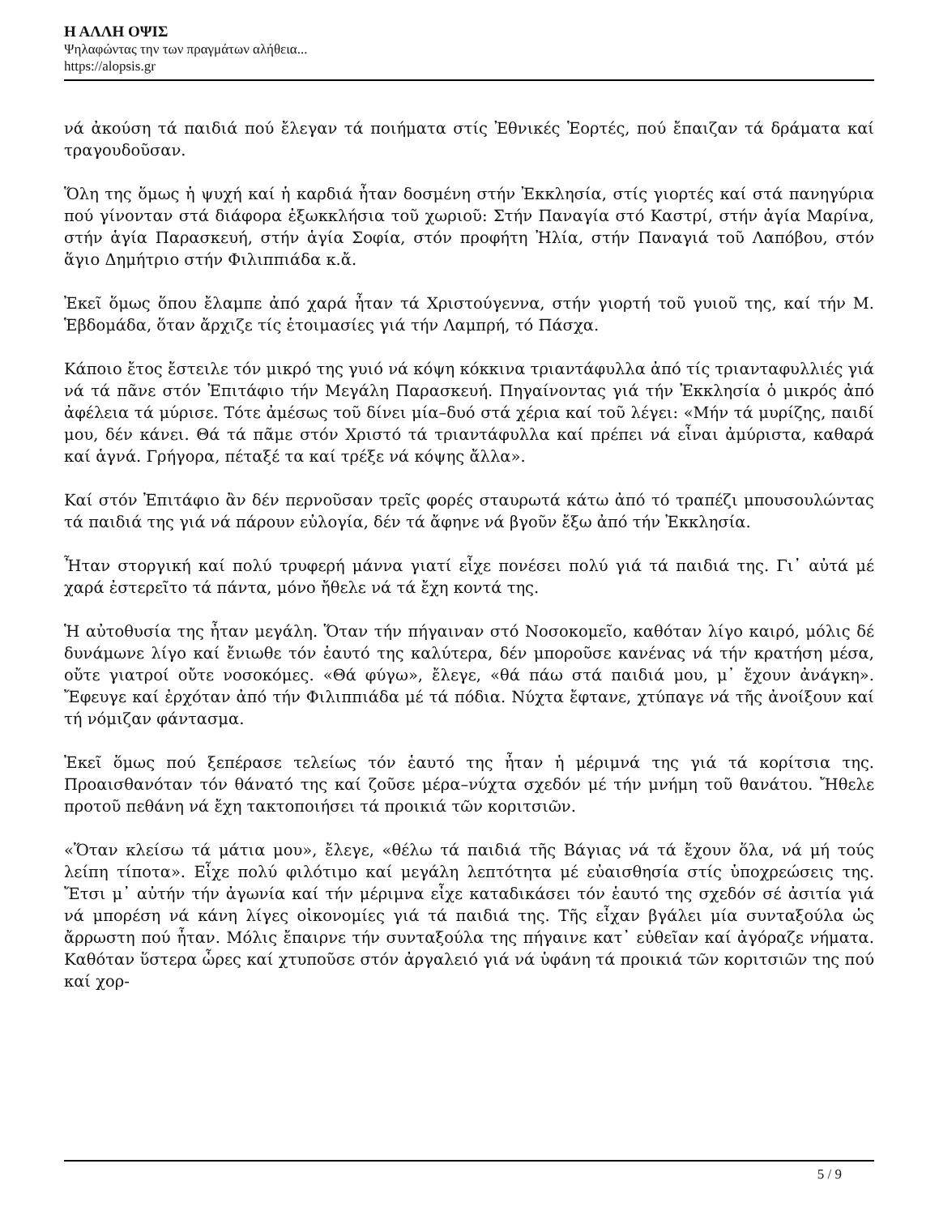Η ΑΛΛΗ ΟΨΙΣ
Ψηλαφώντας την των πραγμάτων αλήθεια...
https://alopsis.gr
νά ἀκούση τά παιδιά πού ἔλεγαν τά ποιήματα στίς Ἐθνικές Ἑορτές, πού ἔπαιζαν τά δράματα καί τραγουδοῦσαν.
Ὅλη της ὅμως ἡ ψυχή καί ἡ καρδιά ἦταν δοσμένη στήν Ἐκκλησία, στίς γιορτές καί στά πανηγύρια πού γίνονταν στά διάφορα ἐξωκκλήσια τοῦ χωριοῦ: Στήν Παναγία στό Καστρί, στήν ἁγία Μαρίνα, στήν ἁγία Παρασκευή, στήν ἁγία Σοφία, στόν προφήτη Ἠλία, στήν Παναγιά τοῦ Λαπόβου, στόν ἅγιο Δημήτριο στήν Φιλιππιάδα κ.ἄ.
Ἐκεῖ ὅμως ὅπου ἔλαμπε ἀπό χαρά ἦταν τά Χριστούγεννα, στήν γιορτή τοῦ γυιοῦ της, καί τήν Μ. Ἑβδομάδα, ὅταν ἄρχιζε τίς ἑτοιμασίες γιά τήν Λαμπρή, τό Πάσχα.
Κάποιο ἔτος ἔστειλε τόν μικρό της γυιό νά κόψη κόκκινα τριαντάφυλλα ἀπό τίς τριανταφυλλιές γιά νά τά πᾶνε στόν Ἐπιτάφιο τήν Μεγάλη Παρασκευή. Πηγαίνοντας γιά τήν Ἐκκλησία ὁ μικρός ἀπό ἀφέλεια τά μύρισε. Τότε ἀμέσως τοῦ δίνει μία–δυό στά χέρια καί τοῦ λέγει: «Μήν τά μυρίζης, παιδί μου, δέν κάνει. Θά τά πᾶμε στόν Χριστό τά τριαντάφυλλα καί πρέπει νά εἶναι ἀμύριστα, καθαρά καί ἁγνά. Γρήγορα, πέταξέ τα καί τρέξε νά κόψης ἄλλα».
Καί στόν Ἐπιτάφιο ἂν δέν περνοῦσαν τρεῖς φορές σταυρωτά κάτω ἀπό τό τραπέζι μπουσουλώντας τά παιδιά της γιά νά πάρουν εὐλογία, δέν τά ἄφηνε νά βγοῦν ἔξω ἀπό τήν Ἐκκλησία.
Ἦταν στοργική καί πολύ τρυφερή μάννα γιατί εἶχε πονέσει πολύ γιά τά παιδιά της. Γι᾿ αὐτά μέ χαρά ἐστερεῖτο τά πάντα, μόνο ἤθελε νά τά ἔχη κοντά της.
Ἡ αὐτοθυσία της ἦταν μεγάλη. Ὅταν τήν πήγαιναν στό Νοσοκομεῖο, καθόταν λίγο καιρό, μόλις δέ δυνάμωνε λίγο καί ἔνιωθε τόν ἑαυτό της καλύτερα, δέν μποροῦσε κανένας νά τήν κρατήση μέσα, οὔτε γιατροί οὔτε νοσοκόμες. «Θά φύγω», ἔλεγε, «θά πάω στά παιδιά μου, μ᾿ ἔχουν ἀνάγκη». Ἔφευγε καί ἐρχόταν ἀπό τήν Φιλιππιάδα μέ τά πόδια. Νύχτα ἔφτανε, χτύπαγε νά τῆς ἀνοίξουν καί τή νόμιζαν φάντασμα.
Ἐκεῖ ὅμως πού ξεπέρασε τελείως τόν ἑαυτό της ἦταν ἡ μέριμνά της γιά τά κορίτσια της. Προαισθανόταν τόν θάνατό της καί ζοῦσε μέρα–νύχτα σχεδόν μέ τήν μνήμη τοῦ θανάτου. Ἤθελε προτοῦ πεθάνη νά ἔχη τακτοποιήσει τά προικιά τῶν κοριτσιῶν.
«Ὅταν κλείσω τά μάτια μου», ἔλεγε, «θέλω τά παιδιά τῆς Βάγιας νά τά ἔχουν ὅλα, νά μή τούς λείπη τίποτα». Εἶχε πολύ φιλότιμο καί μεγάλη λεπτότητα μέ εὐαισθησία στίς ὑποχρεώσεις της. Ἔτσι μ᾿ αὐτήν τήν ἀγωνία καί τήν μέριμνα εἶχε καταδικάσει τόν ἑαυτό της σχεδόν σέ ἀσιτία γιά νά μπορέση νά κάνη λίγες οἰκονομίες γιά τά παιδιά της. Τῆς εἶχαν βγάλει μία συνταξούλα ὡς ἄρρωστη πού ἦταν. Μόλις ἔπαιρνε τήν συνταξούλα της πήγαινε κατ᾿ εὐθεῖαν καί ἀγόραζε νήματα. Καθόταν ὕστερα ὧρες καί χτυποῦσε στόν ἀργαλειό γιά νά ὑφάνη τά προικιά τῶν κοριτσιῶν της πού καί χορ-
5 / 9